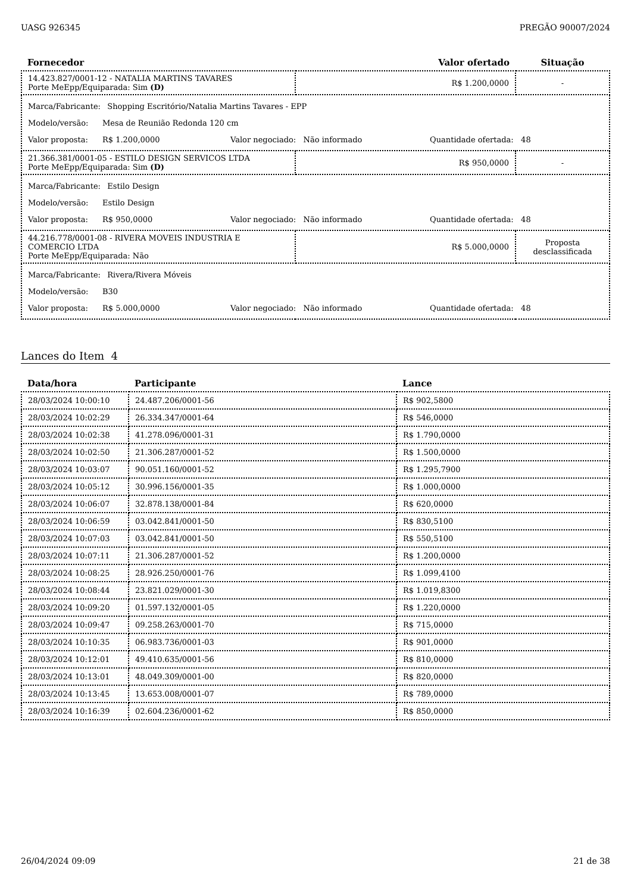UASG 926345 PREGÃO 90007/2024
| Fornecedor | Valor ofertado | Situação |
| --- | --- | --- |
| 14.423.827/0001-12 - NATALIA MARTINS TAVARES Porte MeEpp/Equiparada: Sim (D) | R$ 1.200,0000 | - |
| Marca/Fabricante: Shopping Escritório/Natalia Martins Tavares - EPP Modelo/versão: Mesa de Reunião Redonda 120 cm Valor proposta: R$ 1.200,0000 Valor negociado: Não informado Quantidade ofertada: 48 | | |
| 21.366.381/0001-05 - ESTILO DESIGN SERVICOS LTDA Porte MeEpp/Equiparada: Sim (D) | R$ 950,0000 | - |
| Marca/Fabricante: Estilo Design Modelo/versão: Estilo Design Valor proposta: R$ 950,0000 Valor negociado: Não informado Quantidade ofertada: 48 | | |
| 44.216.778/0001-08 - RIVERA MOVEIS INDUSTRIA E COMERCIO LTDA Porte MeEpp/Equiparada: Não | R$ 5.000,0000 | Proposta desclassificada |
| Marca/Fabricante: Rivera/Rivera Móveis Modelo/versão: B30 Valor proposta: R$ 5.000,0000 Valor negociado: Não informado Quantidade ofertada: 48 | | |
Lances do Item 4
| Data/hora | Participante | Lance |
| --- | --- | --- |
| 28/03/2024 10:00:10 | 24.487.206/0001-56 | R$ 902,5800 |
| 28/03/2024 10:02:29 | 26.334.347/0001-64 | R$ 546,0000 |
| 28/03/2024 10:02:38 | 41.278.096/0001-31 | R$ 1.790,0000 |
| 28/03/2024 10:02:50 | 21.306.287/0001-52 | R$ 1.500,0000 |
| 28/03/2024 10:03:07 | 90.051.160/0001-52 | R$ 1.295,7900 |
| 28/03/2024 10:05:12 | 30.996.156/0001-35 | R$ 1.000,0000 |
| 28/03/2024 10:06:07 | 32.878.138/0001-84 | R$ 620,0000 |
| 28/03/2024 10:06:59 | 03.042.841/0001-50 | R$ 830,5100 |
| 28/03/2024 10:07:03 | 03.042.841/0001-50 | R$ 550,5100 |
| 28/03/2024 10:07:11 | 21.306.287/0001-52 | R$ 1.200,0000 |
| 28/03/2024 10:08:25 | 28.926.250/0001-76 | R$ 1.099,4100 |
| 28/03/2024 10:08:44 | 23.821.029/0001-30 | R$ 1.019,8300 |
| 28/03/2024 10:09:20 | 01.597.132/0001-05 | R$ 1.220,0000 |
| 28/03/2024 10:09:47 | 09.258.263/0001-70 | R$ 715,0000 |
| 28/03/2024 10:10:35 | 06.983.736/0001-03 | R$ 901,0000 |
| 28/03/2024 10:12:01 | 49.410.635/0001-56 | R$ 810,0000 |
| 28/03/2024 10:13:01 | 48.049.309/0001-00 | R$ 820,0000 |
| 28/03/2024 10:13:45 | 13.653.008/0001-07 | R$ 789,0000 |
| 28/03/2024 10:16:39 | 02.604.236/0001-62 | R$ 850,0000 |
26/04/2024 09:09 21 de 38